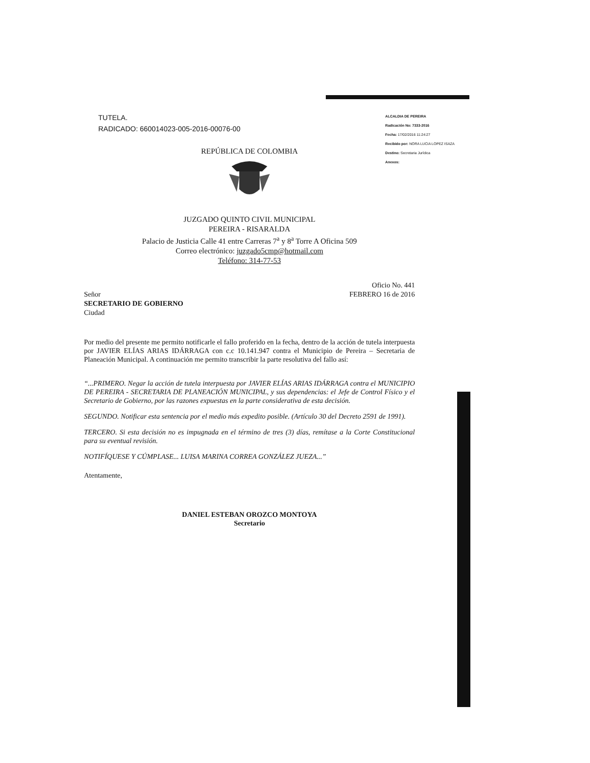TUTELA.
RADICADO: 660014023-005-2016-00076-00
ALCALDIA DE PEREIRA
Radicación No: 7333-2016
Fecha: 17/02/2016 11:24:27
Recibido por: NORA LUCIA LOPEZ ISAZA
Destino: Secretaria Jurídica
Anexos:
REPÚBLICA DE COLOMBIA
JUZGADO QUINTO CIVIL MUNICIPAL
PEREIRA - RISARALDA
Palacio de Justicia Calle 41 entre Carreras 7<sup>a</sup> y 8<sup>a</sup> Torre A Oficina 509
Correo electrónico: juzgado5cmp@hotmail.com
Teléfono: 314-77-53
Señor
SECRETARIO DE GOBIERNO
Ciudad
Oficio No. 441
FEBRERO 16 de 2016
Por medio del presente me permito notificarle el fallo proferido en la fecha, dentro de la acción de tutela interpuesta por JAVIER ELÍAS ARIAS IDÁRRAGA con c.c 10.141.947 contra el Municipio de Pereira – Secretaria de Planeación Municipal. A continuación me permito transcribir la parte resolutiva del fallo así:
“...PRIMERO. Negar la acción de tutela interpuesta por JAVIER ELÍAS ARIAS IDÁRRAGA contra el MUNICIPIO DE PEREIRA - SECRETARIA DE PLANEACIÓN MUNICIPAL, y sus dependencias: el Jefe de Control Físico y el Secretario de Gobierno, por las razones expuestas en la parte considerativa de esta decisión.
SEGUNDO. Notificar esta sentencia por el medio más expedito posible. (Artículo 30 del Decreto 2591 de 1991).
TERCERO. Si esta decisión no es impugnada en el término de tres (3) días, remítase a la Corte Constitucional para su eventual revisión.
NOTIFÍQUESE Y CÚMPLASE... LUISA MARINA CORREA GONZÁLEZ JUEZA...”
Atentamente,
DANIEL ESTEBAN OROZCO MONTOYA
Secretario